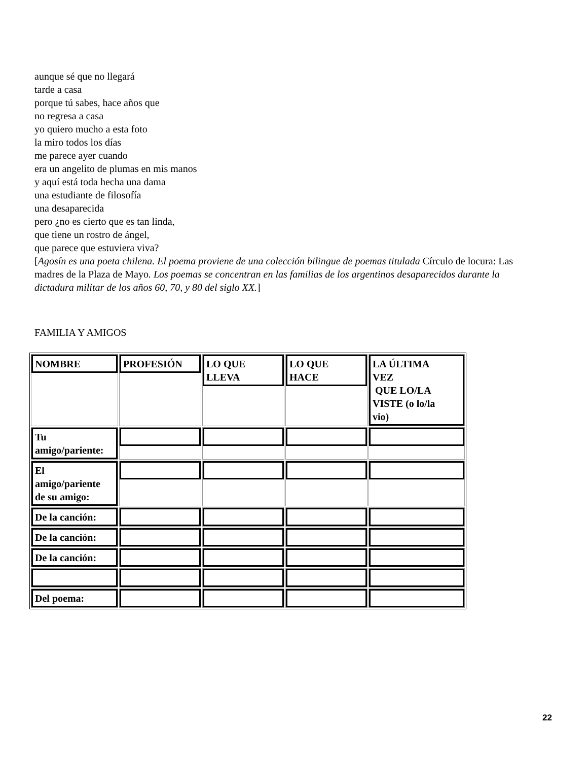aunque sé que no llegará
tarde a casa
porque tú sabes, hace años que
no regresa a casa
yo quiero mucho a esta foto
la miro todos los días
me parece ayer cuando
era un angelito de plumas en mis manos
y aquí está toda hecha una dama
una estudiante de filosofía
una desaparecida
pero ¿no es cierto que es tan linda,
que tiene un rostro de ángel,
que parece que estuviera viva?
[Agosín es una poeta chilena. El poema proviene de una colección bilingue de poemas titulada Círculo de locura: Las madres de la Plaza de Mayo. Los poemas se concentran en las familias de los argentinos desaparecidos durante la dictadura militar de los años 60, 70, y 80 del siglo XX.]
FAMILIA Y AMIGOS
| NOMBRE | PROFESIÓN | LO QUE LLEVA | LO QUE HACE | LA ÚLTIMA VEZ QUE LO/LA VISTE (o lo/la vio) |
| Tu amigo/pariente: | | | | |
| El amigo/pariente de su amigo: | | | | |
| De la canción: | | | | |
| De la canción: | | | | |
| De la canción: | | | | |
| Del poema: | | | | |
22